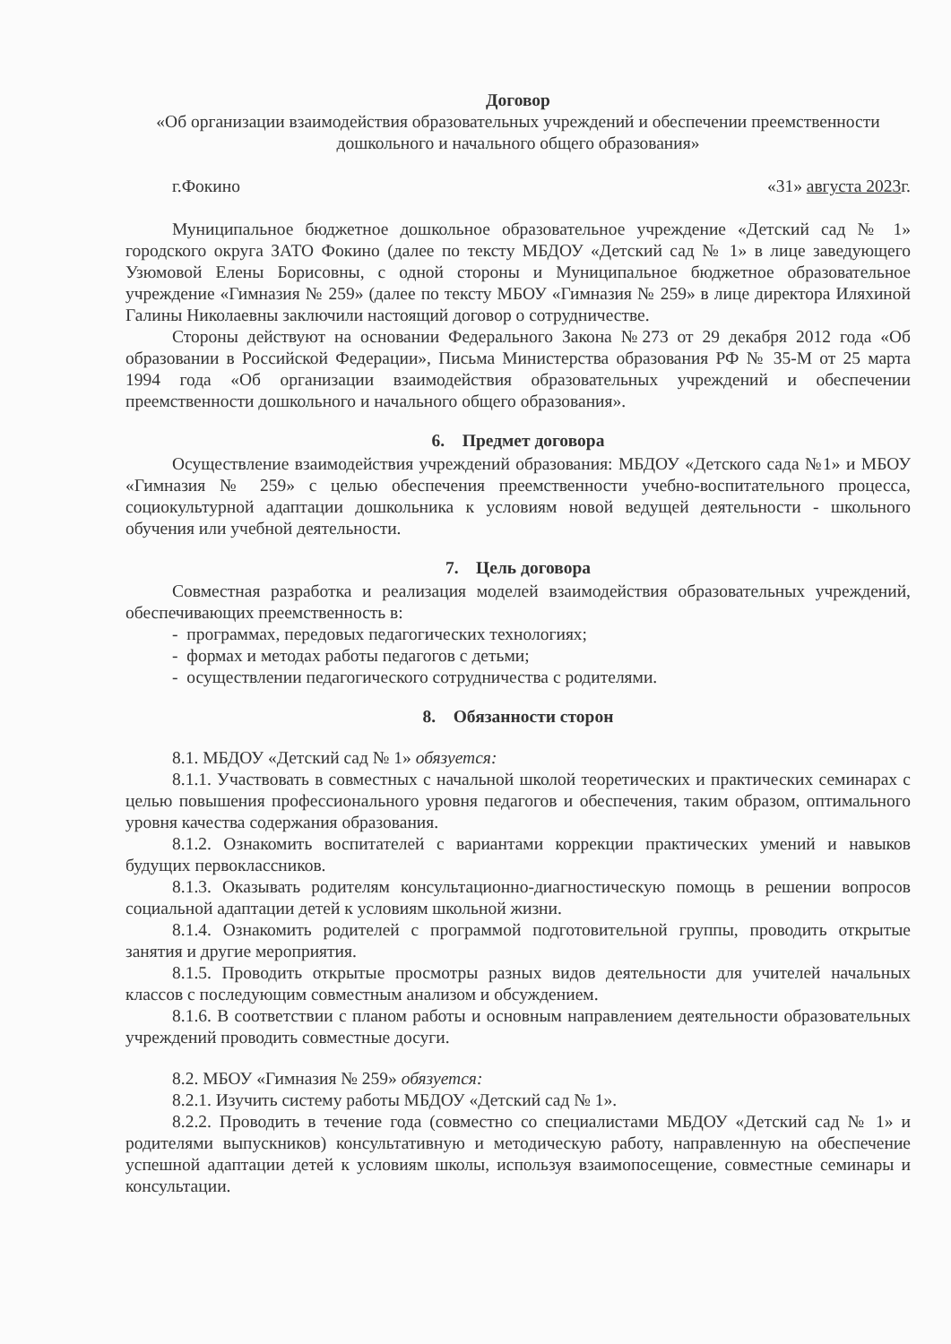Договор
«Об организации взаимодействия образовательных учреждений и обеспечении преемственности дошкольного и начального общего образования»
г.Фокино «31» августа 2023г.
Муниципальное бюджетное дошкольное образовательное учреждение «Детский сад № 1» городского округа ЗАТО Фокино (далее по тексту МБДОУ «Детский сад № 1» в лице заведующего Узюмовой Елены Борисовны, с одной стороны и Муниципальное бюджетное образовательное учреждение «Гимназия № 259» (далее по тексту МБОУ «Гимназия № 259» в лице директора Иляхиной Галины Николаевны заключили настоящий договор о сотрудничестве.
Стороны действуют на основании Федерального Закона №273 от 29 декабря 2012 года «Об образовании в Российской Федерации», Письма Министерства образования РФ № 35-М от 25 марта 1994 года «Об организации взаимодействия образовательных учреждений и обеспечении преемственности дошкольного и начального общего образования».
6. Предмет договора
Осуществление взаимодействия учреждений образования: МБДОУ «Детского сада №1» и МБОУ «Гимназия № 259» с целью обеспечения преемственности учебно-воспитательного процесса, социокультурной адаптации дошкольника к условиям новой ведущей деятельности - школьного обучения или учебной деятельности.
7. Цель договора
Совместная разработка и реализация моделей взаимодействия образовательных учреждений, обеспечивающих преемственность в:
- программах, передовых педагогических технологиях;
- формах и методах работы педагогов с детьми;
- осуществлении педагогического сотрудничества с родителями.
8. Обязанности сторон
8.1. МБДОУ «Детский сад № 1» обязуется:
8.1.1. Участвовать в совместных с начальной школой теоретических и практических семинарах с целью повышения профессионального уровня педагогов и обеспечения, таким образом, оптимального уровня качества содержания образования.
8.1.2. Ознакомить воспитателей с вариантами коррекции практических умений и навыков будущих первоклассников.
8.1.3. Оказывать родителям консультационно-диагностическую помощь в решении вопросов социальной адаптации детей к условиям школьной жизни.
8.1.4. Ознакомить родителей с программой подготовительной группы, проводить открытые занятия и другие мероприятия.
8.1.5. Проводить открытые просмотры разных видов деятельности для учителей начальных классов с последующим совместным анализом и обсуждением.
8.1.6. В соответствии с планом работы и основным направлением деятельности образовательных учреждений проводить совместные досуги.
8.2. МБОУ «Гимназия № 259» обязуется:
8.2.1. Изучить систему работы МБДОУ «Детский сад № 1».
8.2.2. Проводить в течение года (совместно со специалистами МБДОУ «Детский сад № 1» и родителями выпускников) консультативную и методическую работу, направленную на обеспечение успешной адаптации детей к условиям школы, используя взаимопосещение, совместные семинары и консультации.